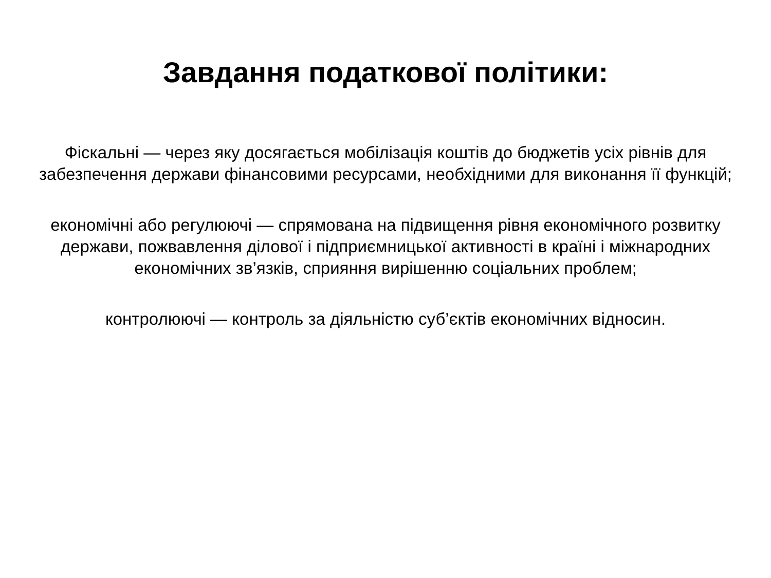Завдання податкової політики:
Фіскальні — через яку досягається мобілізація коштів до бюджетів усіх рівнів для забезпечення держави фінансовими ресурсами, необхідними для виконання її функцій;
економічні або регулюючі — спрямована на підвищення рівня економічного розвитку держави, пожвавлення ділової і підприємницької активності в країні і міжнародних економічних зв’язків, сприяння вирішенню соціальних проблем;
контролюючі — контроль за діяльністю суб’єктів економічних відносин.